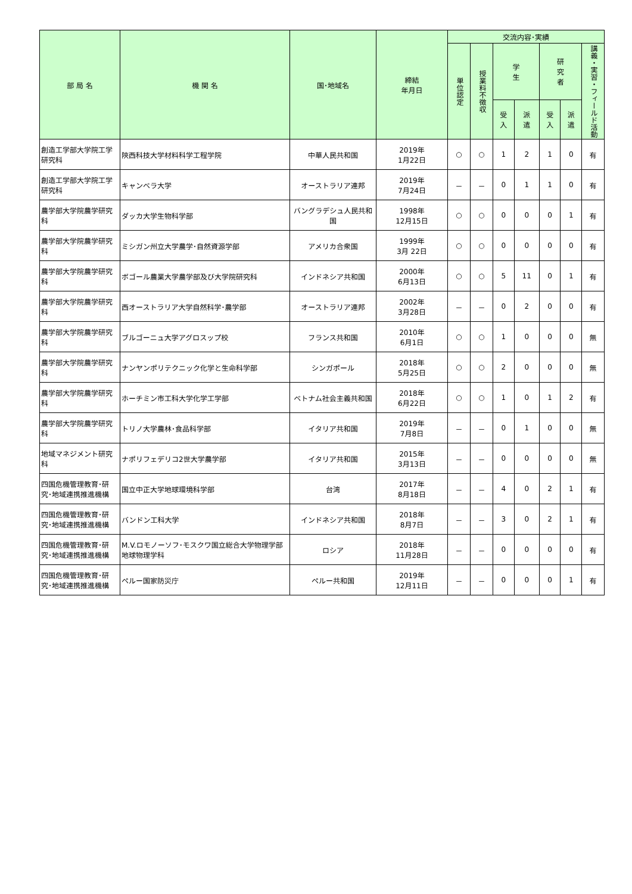| 部 局 名 | 機 関 名 | 国･地域名 | 締結 年月日 | 交流内容･実績 | | | | | | |
| --- | --- | --- | --- | --- | --- | --- | --- | --- | --- | --- |
| | | | | 単位認定 | 授業料不徴収 | 学 生 | | 研 究 者 | | 講義・実習・フィールド活動 |
| | | | | | | 受 入 | 派 遣 | 受 入 | 派 遣 | |
| 創造工学部大学院工学研究科 | 陝西科技大学材料科学工程学院 | 中華人民共和国 | 2019年 1月22日 | ○ | ○ | 1 | 2 | 1 | 0 | 有 |
| 創造工学部大学院工学研究科 | キャンベラ大学 | オーストラリア連邦 | 2019年 7月24日 | － | － | 0 | 1 | 1 | 0 | 有 |
| 農学部大学院農学研究科 | ダッカ大学生物科学部 | バングラデシュ人民共和国 | 1998年 12月15日 | ○ | ○ | 0 | 0 | 0 | 1 | 有 |
| 農学部大学院農学研究科 | ミシガン州立大学農学･自然資源学部 | アメリカ合衆国 | 1999年 3月 22日 | ○ | ○ | 0 | 0 | 0 | 0 | 有 |
| 農学部大学院農学研究科 | ボゴール農業大学農学部及び大学院研究科 | インドネシア共和国 | 2000年 6月13日 | ○ | ○ | 5 | 11 | 0 | 1 | 有 |
| 農学部大学院農学研究科 | 西オーストラリア大学自然科学･農学部 | オーストラリア連邦 | 2002年 3月28日 | － | － | 0 | 2 | 0 | 0 | 有 |
| 農学部大学院農学研究科 | ブルゴーニュ大学アグロスップ校 | フランス共和国 | 2010年 6月1日 | ○ | ○ | 1 | 0 | 0 | 0 | 無 |
| 農学部大学院農学研究科 | ナンヤンポリテクニック化学と生命科学部 | シンガポール | 2018年 5月25日 | ○ | ○ | 2 | 0 | 0 | 0 | 無 |
| 農学部大学院農学研究科 | ホーチミン市工科大学化学工学部 | ベトナム社会主義共和国 | 2018年 6月22日 | ○ | ○ | 1 | 0 | 1 | 2 | 有 |
| 農学部大学院農学研究科 | トリノ大学農林･食品科学部 | イタリア共和国 | 2019年 7月8日 | － | － | 0 | 1 | 0 | 0 | 無 |
| 地域マネジメント研究科 | ナポリフェデリコ2世大学農学部 | イタリア共和国 | 2015年 3月13日 | － | － | 0 | 0 | 0 | 0 | 無 |
| 四国危機管理教育･研究･地域連携推進機構 | 国立中正大学地球環境科学部 | 台湾 | 2017年 8月18日 | － | － | 4 | 0 | 2 | 1 | 有 |
| 四国危機管理教育･研究･地域連携推進機構 | バンドン工科大学 | インドネシア共和国 | 2018年 8月7日 | － | － | 3 | 0 | 2 | 1 | 有 |
| 四国危機管理教育･研究･地域連携推進機構 | M.V.ロモノーソフ･モスクワ国立総合大学物理学部地球物理学科 | ロシア | 2018年 11月28日 | － | － | 0 | 0 | 0 | 0 | 有 |
| 四国危機管理教育･研究･地域連携推進機構 | ペルー国家防災庁 | ペルー共和国 | 2019年 12月11日 | － | － | 0 | 0 | 0 | 1 | 有 |